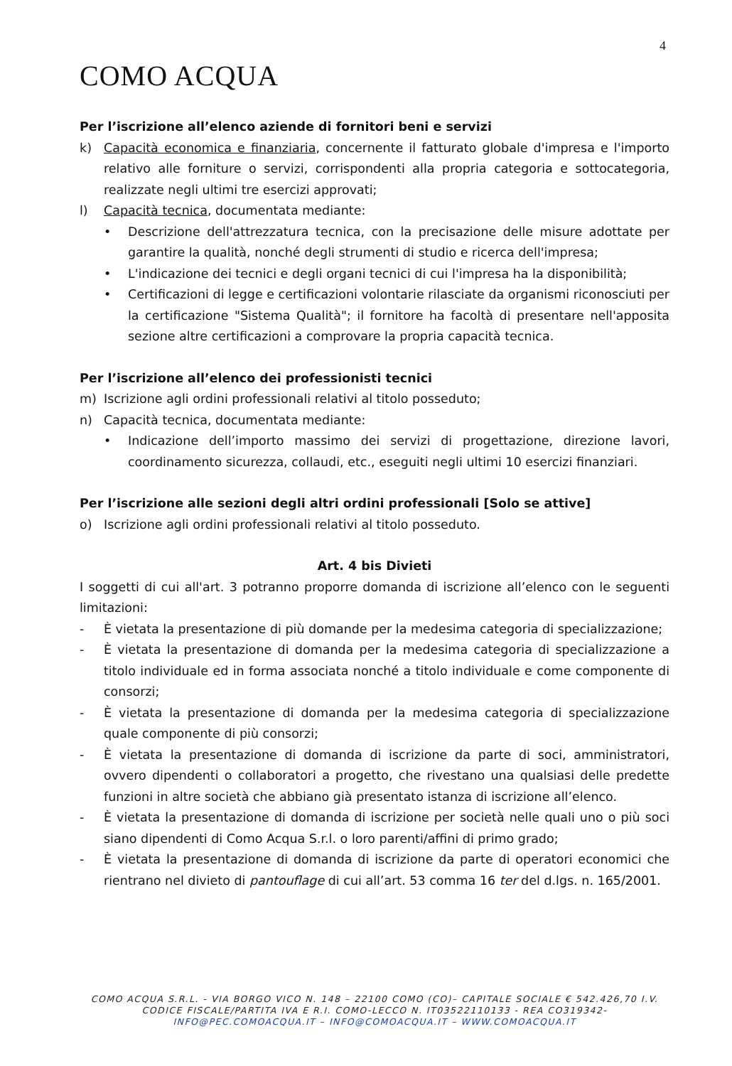4
COMO ACQUA
Per l’iscrizione all’elenco aziende di fornitori beni e servizi
k) Capacità economica e finanziaria, concernente il fatturato globale d'impresa e l'importo relativo alle forniture o servizi, corrispondenti alla propria categoria e sottocategoria, realizzate negli ultimi tre esercizi approvati;
l) Capacità tecnica, documentata mediante:
• Descrizione dell'attrezzatura tecnica, con la precisazione delle misure adottate per garantire la qualità, nonché degli strumenti di studio e ricerca dell'impresa;
• L'indicazione dei tecnici e degli organi tecnici di cui l'impresa ha la disponibilità;
• Certificazioni di legge e certificazioni volontarie rilasciate da organismi riconosciuti per la certificazione "Sistema Qualità"; il fornitore ha facoltà di presentare nell'apposita sezione altre certificazioni a comprovare la propria capacità tecnica.
Per l’iscrizione all’elenco dei professionisti tecnici
m) Iscrizione agli ordini professionali relativi al titolo posseduto;
n) Capacità tecnica, documentata mediante:
• Indicazione dell’importo massimo dei servizi di progettazione, direzione lavori, coordinamento sicurezza, collaudi, etc., eseguiti negli ultimi 10 esercizi finanziari.
Per l’iscrizione alle sezioni degli altri ordini professionali [Solo se attive]
o) Iscrizione agli ordini professionali relativi al titolo posseduto.
Art. 4 bis Divieti
I soggetti di cui all'art. 3 potranno proporre domanda di iscrizione all’elenco con le seguenti limitazioni:
- È vietata la presentazione di più domande per la medesima categoria di specializzazione;
- È vietata la presentazione di domanda per la medesima categoria di specializzazione a titolo individuale ed in forma associata nonché a titolo individuale e come componente di consorzi;
- È vietata la presentazione di domanda per la medesima categoria di specializzazione quale componente di più consorzi;
- È vietata la presentazione di domanda di iscrizione da parte di soci, amministratori, ovvero dipendenti o collaboratori a progetto, che rivestano una qualsiasi delle predette funzioni in altre società che abbiano già presentato istanza di iscrizione all’elenco.
- È vietata la presentazione di domanda di iscrizione per società nelle quali uno o più soci siano dipendenti di Como Acqua S.r.l. o loro parenti/affini di primo grado;
- È vietata la presentazione di domanda di iscrizione da parte di operatori economici che rientrano nel divieto di pantouflage di cui all’art. 53 comma 16 ter del d.lgs. n. 165/2001.
COMO ACQUA S.R.L. - VIA BORGO VICO N. 148 – 22100 COMO (CO)– CAPITALE SOCIALE € 542.426,70 I.V.
CODICE FISCALE/PARTITA IVA E R.I. COMO-LECCO N. IT03522110133 - REA CO319342-
INFO@PEC.COMOACQUA.IT – INFO@COMOACQUA.IT – WWW.COMOACQUA.IT